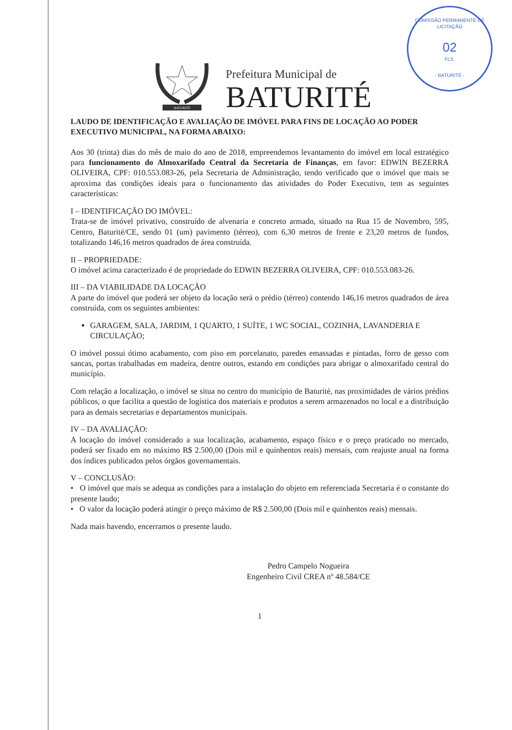COMISSÃO PERMANENTE DE LICITAÇÃO
02
FLS.
- BATURITÉ -
BATURITÉ
Prefeitura Municipal de
BATURITÉ
LAUDO DE IDENTIFICAÇÃO E AVALIAÇÃO DE IMÓVEL PARA FINS DE LOCAÇÃO AO PODER EXECUTIVO MUNICIPAL, NA FORMA ABAIXO:
Aos 30 (trinta) dias do mês de maio do ano de 2018, empreendemos levantamento do imóvel em local estratégico para funcionamento do Almoxarifado Central da Secretaria de Finanças, em favor: EDWIN BEZERRA OLIVEIRA, CPF: 010.553.083-26, pela Secretaria de Administração, tendo verificado que o imóvel que mais se aproxima das condições ideais para o funcionamento das atividades do Poder Executivo, tem as seguintes características:
I – IDENTIFICAÇÃO DO IMÓVEL:
Trata-se de imóvel privativo, construído de alvenaria e concreto armado, situado na Rua 15 de Novembro, 595, Centro, Baturité/CE, sendo 01 (um) pavimento (térreo), com 6,30 metros de frente e 23,20 metros de fundos, totalizando 146,16 metros quadrados de área construída.
II – PROPRIEDADE:
O imóvel acima caracterizado é de propriedade do EDWIN BEZERRA OLIVEIRA, CPF: 010.553.083-26.
III – DA VIABILIDADE DA LOCAÇÃO
A parte do imóvel que poderá ser objeto da locação será o prédio (térreo) contendo 146,16 metros quadrados de área construída, com os seguintes ambientes:
GARAGEM, SALA, JARDIM, 1 QUARTO, 1 SUÍTE, 1 WC SOCIAL, COZINHA, LAVANDERIA E CIRCULAÇÃO;
O imóvel possui ótimo acabamento, com piso em porcelanato, paredes emassadas e pintadas, forro de gesso com sancas, portas trabalhadas em madeira, dentre outros, estando em condições para abrigar o almoxarifado central do município.
Com relação a localização, o imóvel se situa no centro do município de Baturité, nas proximidades de vários prédios públicos, o que facilita a questão de logística dos materiais e produtos a serem armazenados no local e a distribuição para as demais secretarias e departamentos municipais.
IV – DA AVALIAÇÃO:
A locação do imóvel considerado a sua localização, acabamento, espaço físico e o preço praticado no mercado, poderá ser fixado em no máximo R$ 2.500,00 (Dois mil e quinhentos reais) mensais, com reajuste anual na forma dos índices publicados pelos órgãos governamentais.
V – CONCLUSÃO:
• O imóvel que mais se adequa as condições para a instalação do objeto em referenciada Secretaria é o constante do presente laudo;
• O valor da locação poderá atingir o preço máximo de R$ 2.500,00 (Dois mil e quinhentos reais) mensais.
Nada mais havendo, encerramos o presente laudo.
Pedro Campelo Nogueira
Engenheiro Civil CREA nº 48.584/CE
1